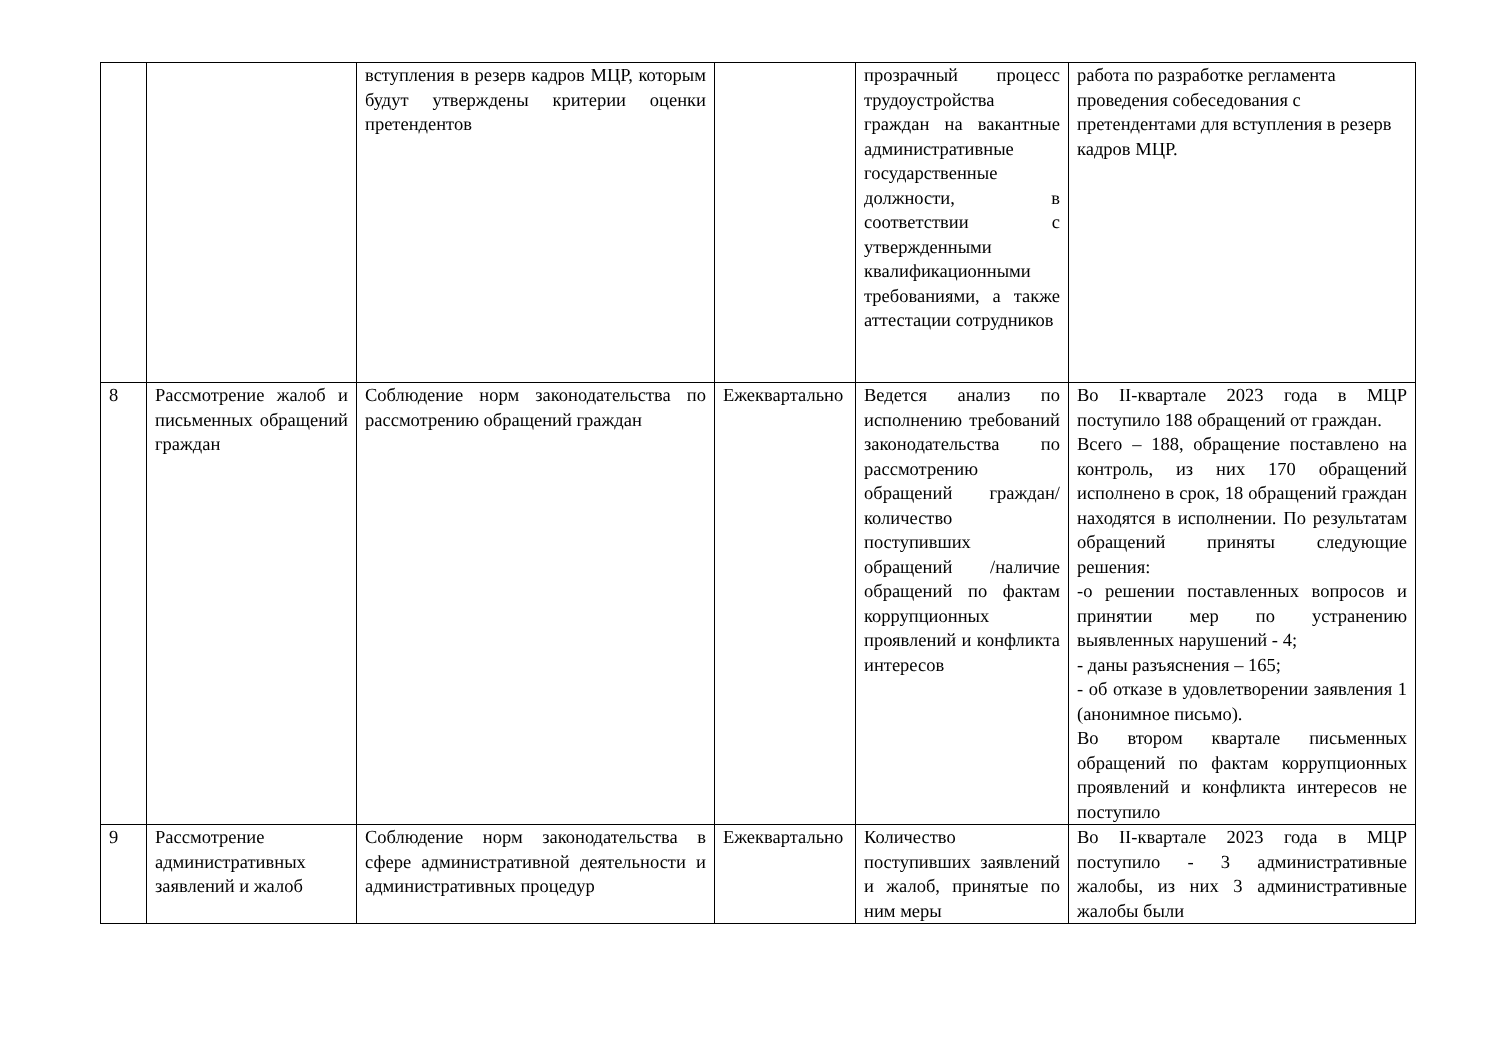| | | вступления в резерв кадров МЦР, которым будут утверждены критерии оценки претендентов | | прозрачный процесс трудоустройства граждан на вакантные административные государственные должности, в соответствии с утвержденными квалификационными требованиями, а также аттестации сотрудников | работа по разработке регламента проведения собеседования с претендентами для вступления в резерв кадров МЦР. |
| 8 | Рассмотрение жалоб и письменных обращений граждан | Соблюдение норм законодательства по рассмотрению обращений граждан | Ежеквартально | Ведется анализ по исполнению требований законодательства по рассмотрению обращений граждан/количество поступивших обращений /наличие обращений по фактам коррупционных проявлений и конфликта интересов | Во II-квартале 2023 года в МЦР поступило 188 обращений от граждан. Всего – 188, обращение поставлено на контроль, из них 170 обращений исполнено в срок, 18 обращений граждан находятся в исполнении. По результатам обращений приняты следующие решения: -о решении поставленных вопросов и принятии мер по устранению выявленных нарушений - 4; - даны разъяснения – 165; - об отказе в удовлетворении заявления 1 (анонимное письмо). Во втором квартале письменных обращений по фактам коррупционных проявлений и конфликта интересов не поступило |
| 9 | Рассмотрение административных заявлений и жалоб | Соблюдение норм законодательства в сфере административной деятельности и административных процедур | Ежеквартально | Количество поступивших заявлений и жалоб, принятые по ним меры | Во II-квартале 2023 года в МЦР поступило - 3 административные жалобы, из них 3 административные жалобы были |